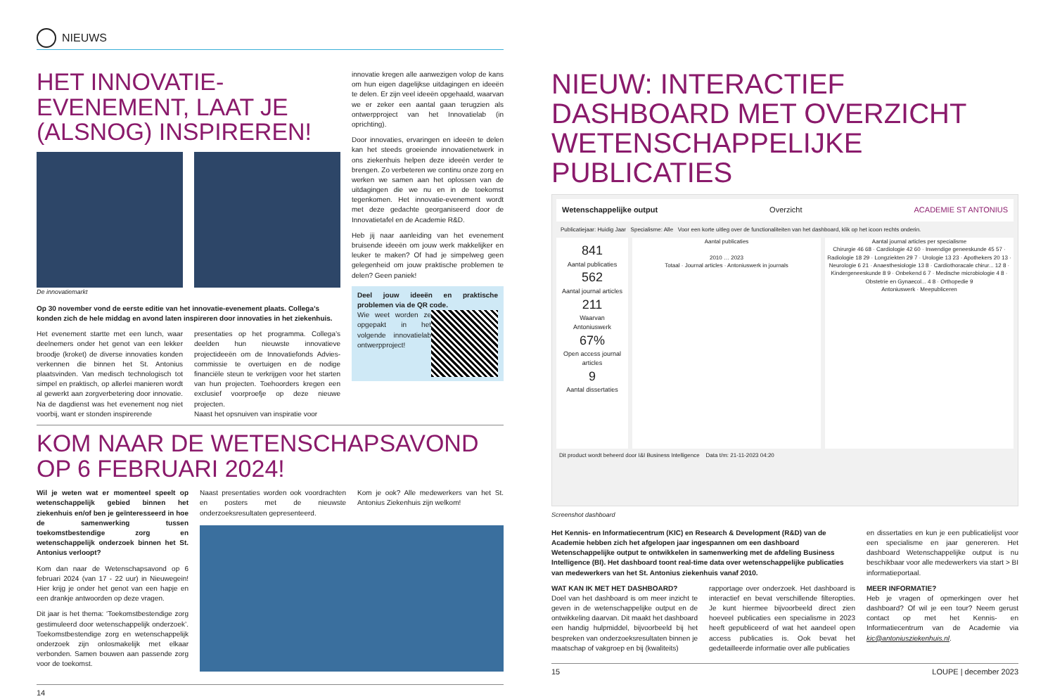NIEUWS
HET INNOVATIE-EVENEMENT, LAAT JE (ALSNOG) INSPIREREN!
De innovatiemarkt
Op 30 november vond de eerste editie van het innovatie-evenement plaats. Collega’s konden zich de hele middag en avond laten inspireren door innovaties in het ziekenhuis.
Het evenement startte met een lunch, waar deelnemers onder het genot van een lekker broodje (kroket) de diverse innovaties konden verkennen die binnen het St. Antonius plaatsvinden. Van medisch technologisch tot simpel en praktisch, op allerlei manieren wordt al gewerkt aan zorgverbetering door innovatie. Na de dagdienst was het evenement nog niet voorbij, want er stonden inspirerende
presentaties op het programma. Collega’s deelden hun nieuwste innovatieve projectideeën om de Innovatiefonds Advies-commissie te overtuigen en de nodige financiële steun te verkrijgen voor het starten van hun projecten. Toehoorders kregen een exclusief voorproefje op deze nieuwe projecten.
Naast het opsnuiven van inspiratie voor
innovatie kregen alle aanwezigen volop de kans om hun eigen dagelijkse uitdagingen en ideeën te delen. Er zijn veel ideeën opgehaald, waarvan we er zeker een aantal gaan terugzien als ontwerpproject van het Innovatielab (in oprichting).
Door innovaties, ervaringen en ideeën te delen kan het steeds groeiende innovatienetwerk in ons ziekenhuis helpen deze ideeën verder te brengen. Zo verbeteren we continu onze zorg en werken we samen aan het oplossen van de uitdagingen die we nu en in de toekomst tegenkomen. Het innovatie-evenement wordt met deze gedachte georganiseerd door de Innovatietafel en de Academie R&D.
Heb jij naar aanleiding van het evenement bruisende ideeën om jouw werk makkelijker en leuker te maken? Of had je simpelweg geen gelegenheid om jouw praktische problemen te delen? Geen paniek!
Deel jouw ideeën en praktische problemen via de QR code.
Wie weet worden ze opgepakt in het volgende innovatielab ontwerpproject!
KOM NAAR DE WETENSCHAPSAVOND OP 6 FEBRUARI 2024!
Wil je weten wat er momenteel speelt op wetenschappelijk gebied binnen het ziekenhuis en/of ben je geïnteresseerd in hoe de samenwerking tussen toekomstbestendige zorg en wetenschappelijk onderzoek binnen het St. Antonius verloopt?
Kom dan naar de Wetenschapsavond op 6 februari 2024 (van 17 - 22 uur) in Nieuwegein! Hier krijg je onder het genot van een hapje en een drankje antwoorden op deze vragen.
Dit jaar is het thema: ‘Toekomstbestendige zorg gestimuleerd door wetenschappelijk onderzoek’. Toekomstbestendige zorg en wetenschappelijk onderzoek zijn onlosmakelijk met elkaar verbonden. Samen bouwen aan passende zorg voor de toekomst.
Naast presentaties worden ook voordrachten en posters met de nieuwste onderzoeksresultaten gepresenteerd.
Kom je ook? Alle medewerkers van het St. Antonius Ziekenhuis zijn welkom!
14
NIEUW: INTERACTIEF DASHBOARD MET OVERZICHT WETENSCHAPPELIJKE PUBLICATIES
Wetenschappelijke output Overzicht ACADEMIE ST ANTONIUS
Publicatiejaar: Huidig Jaar Specialisme: Alle Voor een korte uitleg over de functionaliteiten van het dashboard, klik op het icoon rechts onderin.
841
Aantal publicaties
562
Aantal journal articles
211
Waarvan Antoniuswerk
67%
Open access journal articles
9
Aantal dissertaties
Aantal publicaties
2010 … 2023
Totaal · Journal articles · Antoniuswerk in journals
Aantal journal articles per specialisme
Chirurgie 46 68 · Cardiologie 42 60 · Inwendige geneeskunde 45 57 · Radiologie 18 29 · Longziekten 29 7 · Urologie 13 23 · Apothekers 20 13 · Neurologie 6 21 · Anaesthesiologie 13 8 · Cardiothoracale chirur... 12 8 · Kindergeneeskunde 8 9 · Onbekend 6 7 · Medische microbiologie 4 8 · Obstetrie en Gynaecol... 4 8 · Orthopedie 9
Antoniuswerk · Meepubliceren
Dit product wordt beheerd door I&I Business Intelligence Data t/m: 21-11-2023 04:20
Screenshot dashboard
Het Kennis- en Informatiecentrum (KIC) en Research & Development (R&D) van de Academie hebben zich het afgelopen jaar ingespannen om een dashboard Wetenschappelijke output te ontwikkelen in samenwerking met de afdeling Business Intelligence (BI). Het dashboard toont real-time data over wetenschappelijke publicaties van medewerkers van het St. Antonius ziekenhuis vanaf 2010.
WAT KAN IK MET HET DASHBOARD?
Doel van het dashboard is om meer inzicht te geven in de wetenschappelijke output en de ontwikkeling daarvan. Dit maakt het dashboard een handig hulpmiddel, bijvoorbeeld bij het bespreken van onderzoeksresultaten binnen je maatschap of vakgroep en bij (kwaliteits)
rapportage over onderzoek. Het dashboard is interactief en bevat verschillende filteropties. Je kunt hiermee bijvoorbeeld direct zien hoeveel publicaties een specialisme in 2023 heeft gepubliceerd of wat het aandeel open access publicaties is. Ook bevat het gedetailleerde informatie over alle publicaties
en dissertaties en kun je een publicatielijst voor een specialisme en jaar genereren. Het dashboard Wetenschappelijke output is nu beschikbaar voor alle medewerkers via start > BI informatieportaal.
MEER INFORMATIE?
Heb je vragen of opmerkingen over het dashboard? Of wil je een tour? Neem gerust contact op met het Kennis- en Informatiecentrum van de Academie via kic@antoniusziekenhuis.nl.
15 LOUPE | december 2023